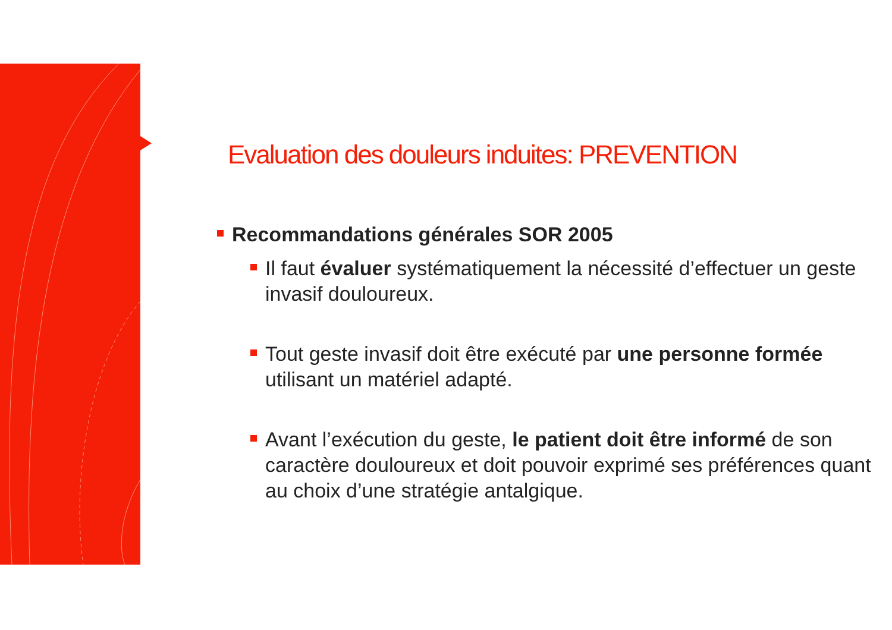Evaluation des douleurs induites: PREVENTION
Recommandations générales SOR 2005
Il faut évaluer systématiquement la nécessité d’effectuer un geste invasif douloureux.
Tout geste invasif doit être exécuté par une personne formée utilisant un matériel adapté.
Avant l’exécution du geste, le patient doit être informé de son caractère douloureux et doit pouvoir exprimé ses préférences quant au choix d’une stratégie antalgique.